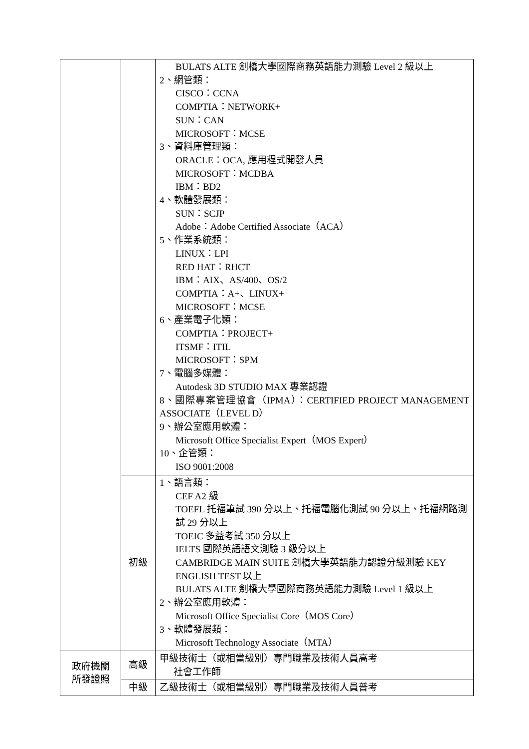| | | BULATS ALTE 劍橋大學國際商務英語能力測驗 Level 2 級以上 2、網管類： CISCO：CCNA COMPTIA：NETWORK+ SUN：CAN MICROSOFT：MCSE 3、資料庫管理類： ORACLE：OCA, 應用程式開發人員 MICROSOFT：MCDBA IBM：BD2 4、軟體發展類： SUN：SCJP Adobe：Adobe Certified Associate（ACA） 5、作業系統類： LINUX：LPI RED HAT：RHCT IBM：AIX、AS/400、OS/2 COMPTIA：A+、LINUX+ MICROSOFT：MCSE 6、產業電子化類： COMPTIA：PROJECT+ ITSMF：ITIL MICROSOFT：SPM 7、電腦多媒體： Autodesk 3D STUDIO MAX 專業認證 8、國際專案管理協會（IPMA）：CERTIFIED PROJECT MANAGEMENT ASSOCIATE（LEVEL D） 9、辦公室應用軟體： Microsoft Office Specialist Expert（MOS Expert） 10、企管類： ISO 9001:2008 |
| | 初級 | 1、語言類： CEF A2 級 TOEFL 托福筆試 390 分以上、托福電腦化測試 90 分以上、托福網路測試 29 分以上 TOEIC 多益考試 350 分以上 IELTS 國際英語語文測驗 3 級分以上 CAMBRIDGE MAIN SUITE 劍橋大學英語能力認證分級測驗 KEY ENGLISH TEST 以上 BULATS ALTE 劍橋大學國際商務英語能力測驗 Level 1 級以上 2、辦公室應用軟體： Microsoft Office Specialist Core（MOS Core） 3、軟體發展類： Microsoft Technology Associate（MTA） |
| 政府機關 所發證照 | 高級 | 甲級技術士（或相當級別）專門職業及技術人員高考 社會工作師 |
| | 中級 | 乙級技術士（或相當級別）專門職業及技術人員普考 |